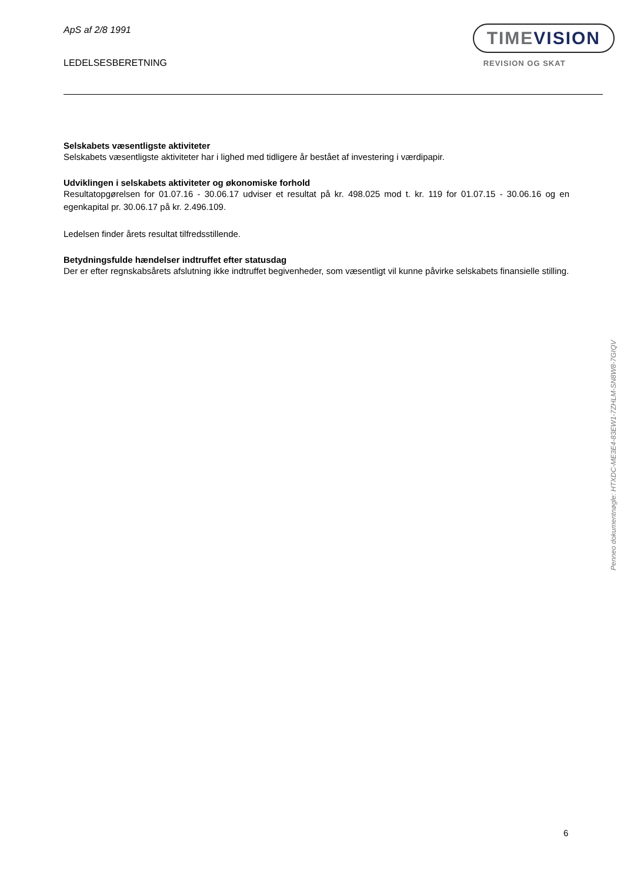ApS af 2/8 1991
LEDELSESBERETNING
TIMEVISION
REVISION OG SKAT
Selskabets væsentligste aktiviteter
Selskabets væsentligste aktiviteter har i lighed med tidligere år bestået af investering i værdipapir.
Udviklingen i selskabets aktiviteter og økonomiske forhold
Resultatopgørelsen for 01.07.16 - 30.06.17 udviser et resultat på kr. 498.025 mod t. kr. 119 for 01.07.15 - 30.06.16 og en egenkapital pr. 30.06.17 på kr. 2.496.109.
Ledelsen finder årets resultat tilfredsstillende.
Betydningsfulde hændelser indtruffet efter statusdag
Der er efter regnskabsårets afslutning ikke indtruffet begivenheder, som væsentligt vil kunne påvirke selskabets finansielle stilling.
Penneo dokumentnøgle: HTXDC-ME3E4-83EW1-7ZHLM-SN8W8-7GIQV
6